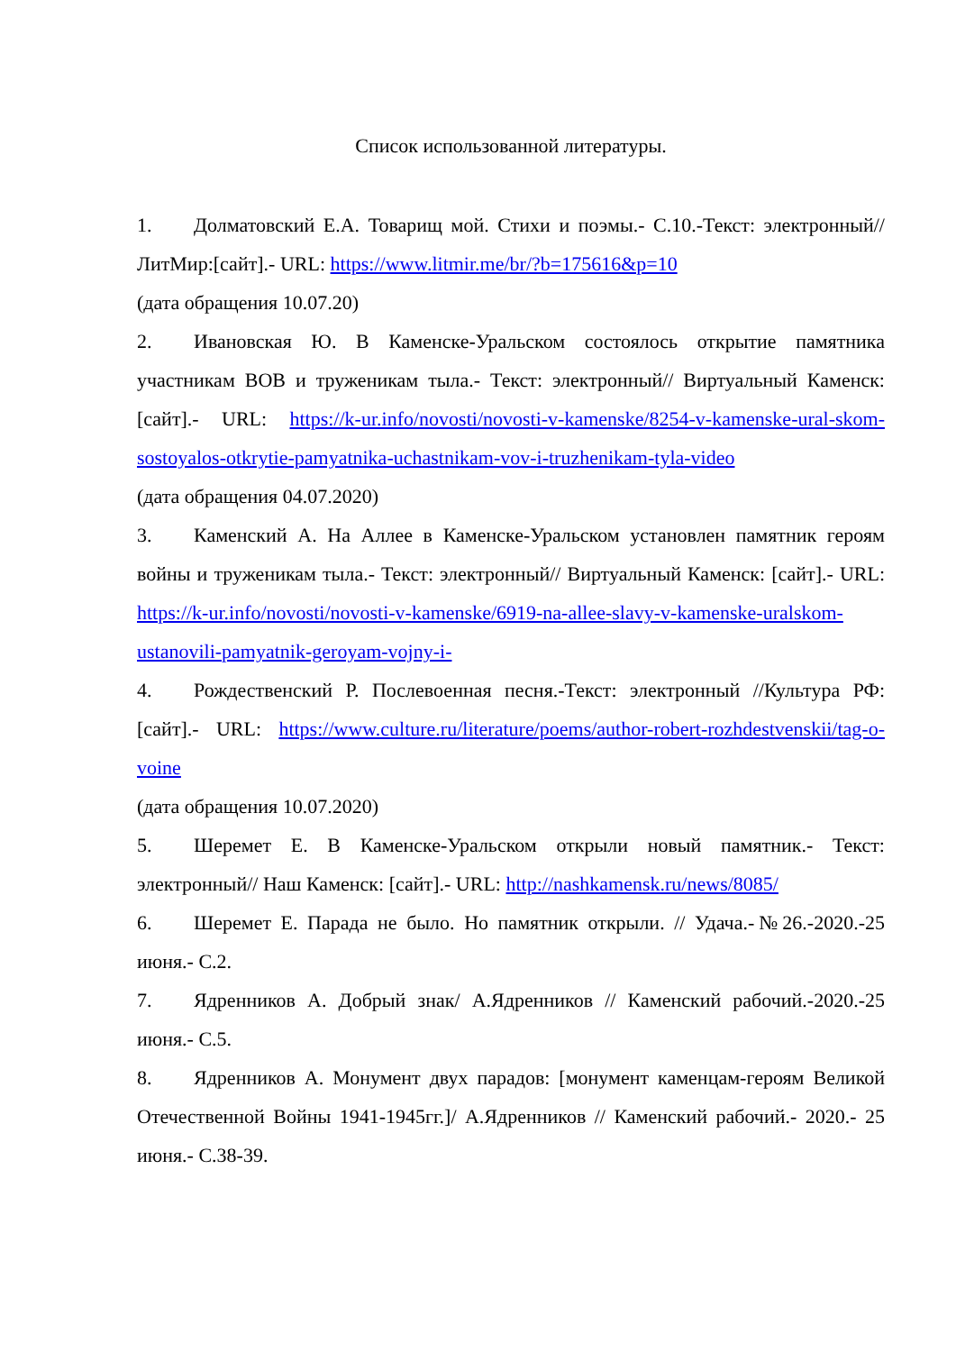Список использованной литературы.
1. Долматовский Е.А. Товарищ мой. Стихи и поэмы.- С.10.-Текст: электронный// ЛитМир:[сайт].- URL: https://www.litmir.me/br/?b=175616&p=10
(дата обращения 10.07.20)
2. Ивановская Ю. В Каменске-Уральском состоялось открытие памятника участникам ВОВ и труженикам тыла.- Текст: электронный// Виртуальный Каменск: [сайт].- URL: https://k-ur.info/novosti/novosti-v-kamenske/8254-v-kamenske-ural-skom-sostoyalos-otkrytie-pamyatnika-uchastnikam-vov-i-truzhenikam-tyla-video
(дата обращения 04.07.2020)
3. Каменский А. На Аллее в Каменске-Уральском установлен памятник героям войны и труженикам тыла.- Текст: электронный// Виртуальный Каменск: [сайт].- URL: https://k-ur.info/novosti/novosti-v-kamenske/6919-na-allee-slavy-v-kamenske-uralskom-ustanovili-pamyatnik-geroyam-vojny-i-
4. Рождественский Р. Послевоенная песня.-Текст: электронный //Культура РФ: [сайт].- URL: https://www.culture.ru/literature/poems/author-robert-rozhdestvenskii/tag-o-voine
(дата обращения 10.07.2020)
5. Шеремет Е. В Каменске-Уральском открыли новый памятник.- Текст: электронный// Наш Каменск: [сайт].- URL: http://nashkamensk.ru/news/8085/
6. Шеремет Е. Парада не было. Но памятник открыли. // Удача.-№26.-2020.-25 июня.- С.2.
7. Ядренников А. Добрый знак/ А.Ядренников // Каменский рабочий.-2020.-25 июня.- С.5.
8. Ядренников А. Монумент двух парадов: [монумент каменцам-героям Великой Отечественной Войны 1941-1945гг.]/ А.Ядренников // Каменский рабочий.- 2020.- 25 июня.- С.38-39.